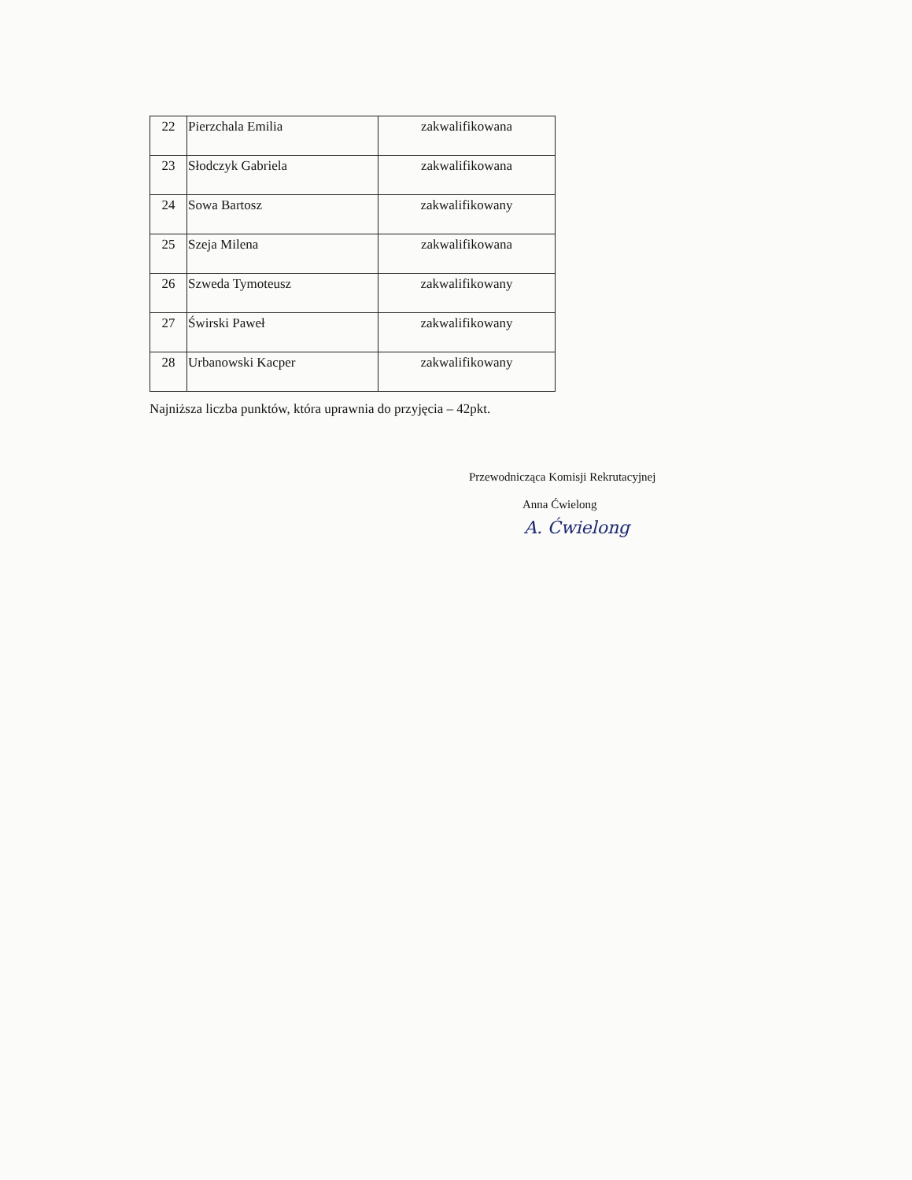| 22 | Pierzchala Emilia | zakwalifikowana |
| 23 | Słodczyk Gabriela | zakwalifikowana |
| 24 | Sowa Bartosz | zakwalifikowany |
| 25 | Szeja Milena | zakwalifikowana |
| 26 | Szweda Tymoteusz | zakwalifikowany |
| 27 | Świrski Paweł | zakwalifikowany |
| 28 | Urbanowski Kacper | zakwalifikowany |
Najniższa liczba punktów, która uprawnia do przyjęcia – 42pkt.
Przewodnicząca Komisji Rekrutacyjnej
Anna Ćwielong
A. Ćwielong